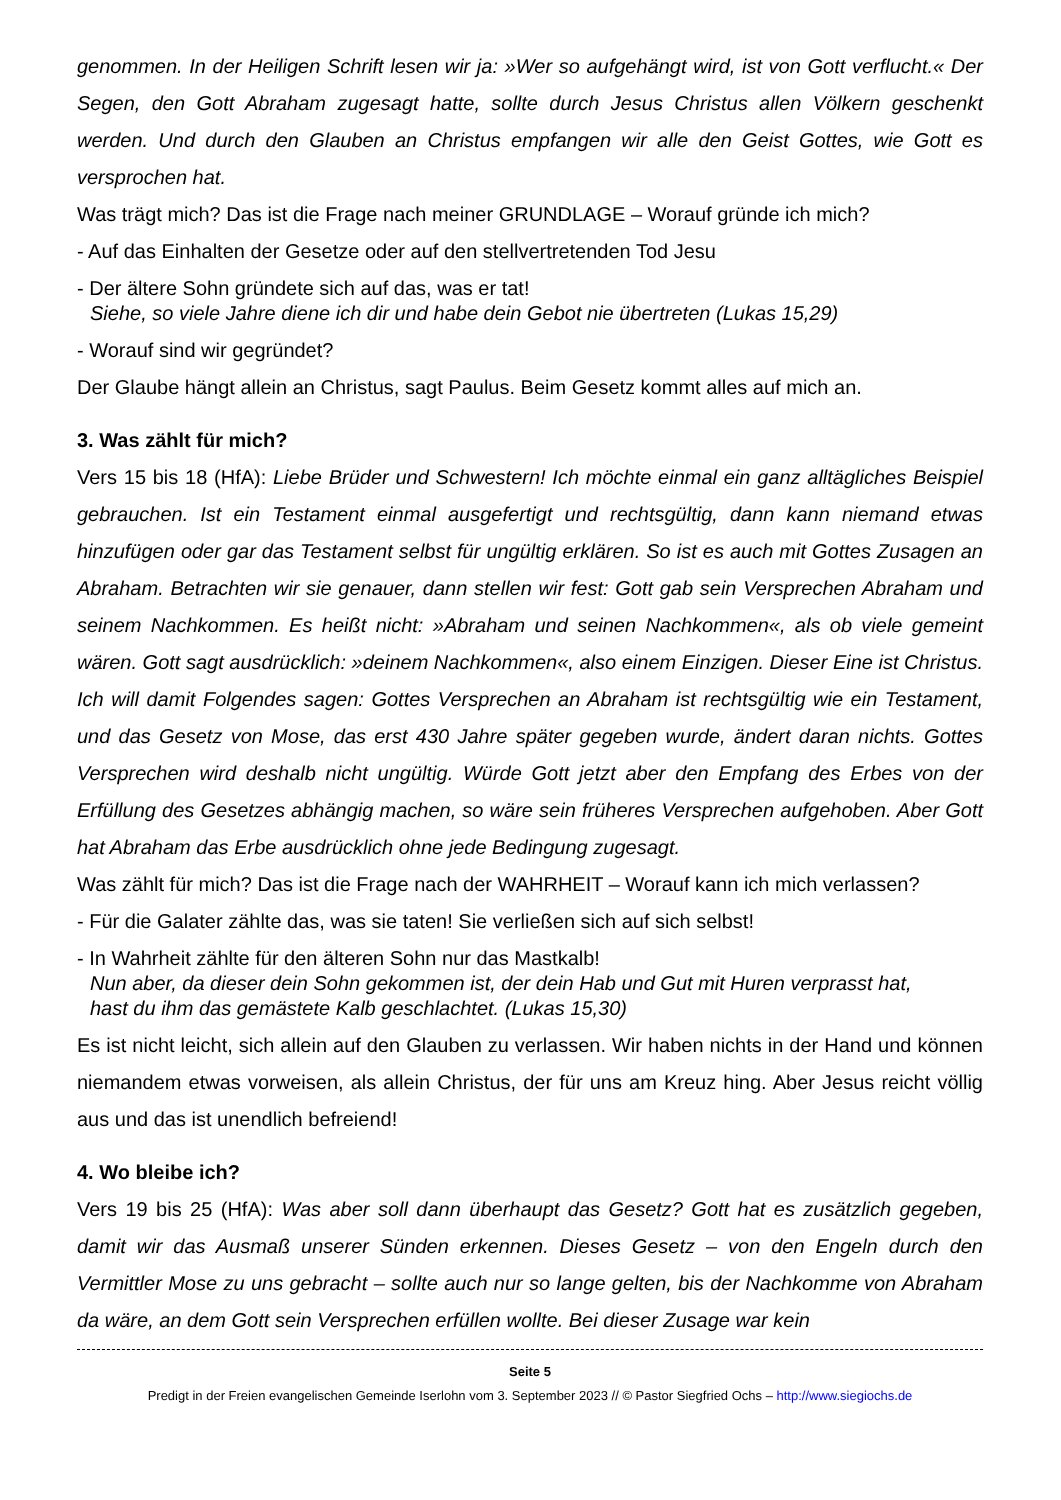genommen. In der Heiligen Schrift lesen wir ja: »Wer so aufgehängt wird, ist von Gott verflucht.« Der Segen, den Gott Abraham zugesagt hatte, sollte durch Jesus Christus allen Völkern geschenkt werden. Und durch den Glauben an Christus empfangen wir alle den Geist Gottes, wie Gott es versprochen hat.
Was trägt mich? Das ist die Frage nach meiner GRUNDLAGE – Worauf gründe ich mich?
- Auf das Einhalten der Gesetze oder auf den stellvertretenden Tod Jesu
- Der ältere Sohn gründete sich auf das, was er tat!
Siehe, so viele Jahre diene ich dir und habe dein Gebot nie übertreten (Lukas 15,29)
- Worauf sind wir gegründet?
Der Glaube hängt allein an Christus, sagt Paulus. Beim Gesetz kommt alles auf mich an.
3. Was zählt für mich?
Vers 15 bis 18 (HfA): Liebe Brüder und Schwestern! Ich möchte einmal ein ganz alltägliches Beispiel gebrauchen. Ist ein Testament einmal ausgefertigt und rechtsgültig, dann kann niemand etwas hinzufügen oder gar das Testament selbst für ungültig erklären. So ist es auch mit Gottes Zusagen an Abraham. Betrachten wir sie genauer, dann stellen wir fest: Gott gab sein Versprechen Abraham und seinem Nachkommen. Es heißt nicht: »Abraham und seinen Nachkommen«, als ob viele gemeint wären. Gott sagt ausdrücklich: »deinem Nachkommen«, also einem Einzigen. Dieser Eine ist Christus. Ich will damit Folgendes sagen: Gottes Versprechen an Abraham ist rechtsgültig wie ein Testament, und das Gesetz von Mose, das erst 430 Jahre später gegeben wurde, ändert daran nichts. Gottes Versprechen wird deshalb nicht ungültig. Würde Gott jetzt aber den Empfang des Erbes von der Erfüllung des Gesetzes abhängig machen, so wäre sein früheres Versprechen aufgehoben. Aber Gott hat Abraham das Erbe ausdrücklich ohne jede Bedingung zugesagt.
Was zählt für mich? Das ist die Frage nach der WAHRHEIT – Worauf kann ich mich verlassen?
- Für die Galater zählte das, was sie taten! Sie verließen sich auf sich selbst!
- In Wahrheit zählte für den älteren Sohn nur das Mastkalb!
Nun aber, da dieser dein Sohn gekommen ist, der dein Hab und Gut mit Huren verprasst hat,
hast du ihm das gemästete Kalb geschlachtet. (Lukas 15,30)
Es ist nicht leicht, sich allein auf den Glauben zu verlassen. Wir haben nichts in der Hand und können niemandem etwas vorweisen, als allein Christus, der für uns am Kreuz hing. Aber Jesus reicht völlig aus und das ist unendlich befreiend!
4. Wo bleibe ich?
Vers 19 bis 25 (HfA): Was aber soll dann überhaupt das Gesetz? Gott hat es zusätzlich gegeben, damit wir das Ausmaß unserer Sünden erkennen. Dieses Gesetz – von den Engeln durch den Vermittler Mose zu uns gebracht – sollte auch nur so lange gelten, bis der Nachkomme von Abraham da wäre, an dem Gott sein Versprechen erfüllen wollte. Bei dieser Zusage war kein
Seite 5
Predigt in der Freien evangelischen Gemeinde Iserlohn vom 3. September 2023 // © Pastor Siegfried Ochs – http://www.siegiochs.de